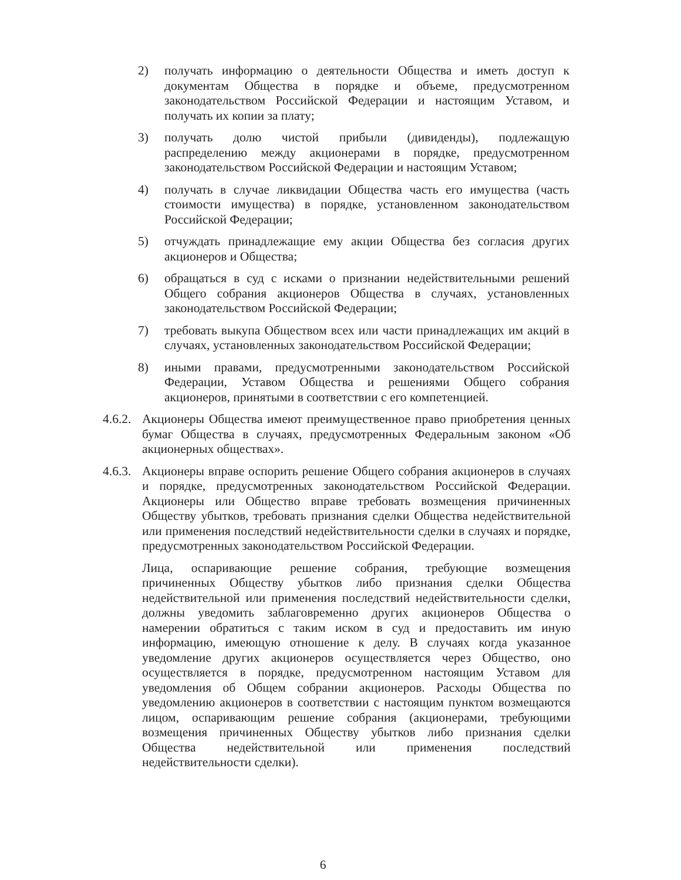2) получать информацию о деятельности Общества и иметь доступ к документам Общества в порядке и объеме, предусмотренном законодательством Российской Федерации и настоящим Уставом, и получать их копии за плату;
3) получать долю чистой прибыли (дивиденды), подлежащую распределению между акционерами в порядке, предусмотренном законодательством Российской Федерации и настоящим Уставом;
4) получать в случае ликвидации Общества часть его имущества (часть стоимости имущества) в порядке, установленном законодательством Российской Федерации;
5) отчуждать принадлежащие ему акции Общества без согласия других акционеров и Общества;
6) обращаться в суд с исками о признании недействительными решений Общего собрания акционеров Общества в случаях, установленных законодательством Российской Федерации;
7) требовать выкупа Обществом всех или части принадлежащих им акций в случаях, установленных законодательством Российской Федерации;
8) иными правами, предусмотренными законодательством Российской Федерации, Уставом Общества и решениями Общего собрания акционеров, принятыми в соответствии с его компетенцией.
4.6.2.
Акционеры Общества имеют преимущественное право приобретения ценных бумаг Общества в случаях, предусмотренных Федеральным законом «Об акционерных обществах».
4.6.3.
Акционеры вправе оспорить решение Общего собрания акционеров в случаях и порядке, предусмотренных законодательством Российской Федерации. Акционеры или Общество вправе требовать возмещения причиненных Обществу убытков, требовать признания сделки Общества недействительной или применения последствий недействительности сделки в случаях и порядке, предусмотренных законодательством Российской Федерации.
Лица, оспаривающие решение собрания, требующие возмещения причиненных Обществу убытков либо признания сделки Общества недействительной или применения последствий недействительности сделки, должны уведомить заблаговременно других акционеров Общества о намерении обратиться с таким иском в суд и предоставить им иную информацию, имеющую отношение к делу. В случаях когда указанное уведомление других акционеров осуществляется через Общество, оно осуществляется в порядке, предусмотренном настоящим Уставом для уведомления об Общем собрании акционеров. Расходы Общества по уведомлению акционеров в соответствии с настоящим пунктом возмещаются лицом, оспаривающим решение собрания (акционерами, требующими возмещения причиненных Обществу убытков либо признания сделки Общества недействительной или применения последствий недействительности сделки).
6